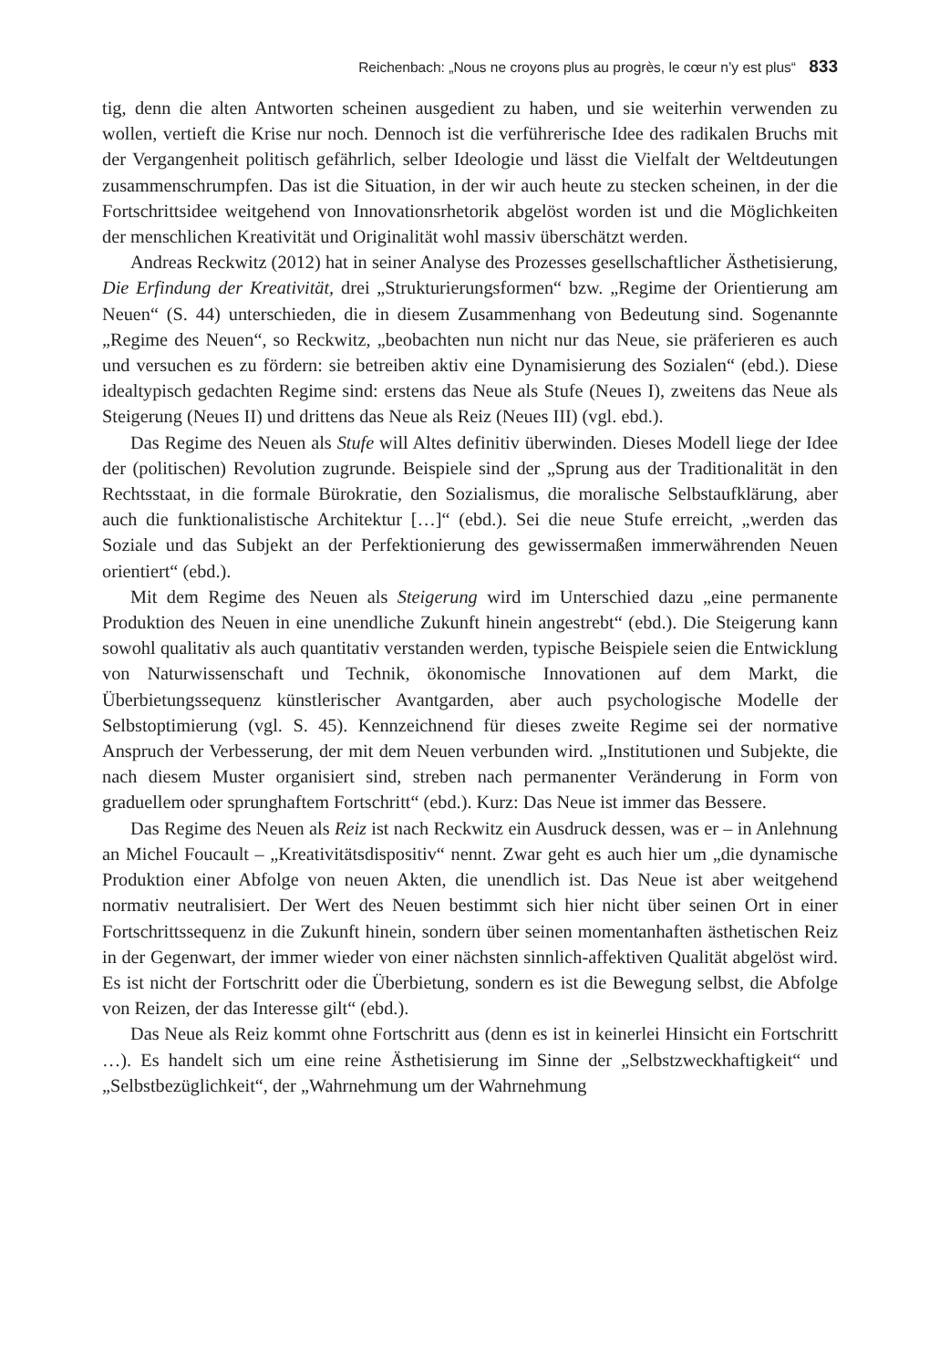Reichenbach: „Nous ne croyons plus au progrès, le cœur n’y est plus“ 833
tig, denn die alten Antworten scheinen ausgedient zu haben, und sie weiterhin verwenden zu wollen, vertieft die Krise nur noch. Dennoch ist die verführerische Idee des radikalen Bruchs mit der Vergangenheit politisch gefährlich, selber Ideologie und lässt die Vielfalt der Weltdeutungen zusammenschrumpfen. Das ist die Situation, in der wir auch heute zu stecken scheinen, in der die Fortschrittsidee weitgehend von Innovationsrhetorik abgelöst worden ist und die Möglichkeiten der menschlichen Kreativität und Originalität wohl massiv überschätzt werden.
Andreas Reckwitz (2012) hat in seiner Analyse des Prozesses gesellschaftlicher Ästhetisierung, Die Erfindung der Kreativität, drei „Strukturierungsformen“ bzw. „Regime der Orientierung am Neuen“ (S. 44) unterschieden, die in diesem Zusammenhang von Bedeutung sind. Sogenannte „Regime des Neuen“, so Reckwitz, „beobachten nun nicht nur das Neue, sie präferieren es auch und versuchen es zu fördern: sie betreiben aktiv eine Dynamisierung des Sozialen“ (ebd.). Diese idealtypisch gedachten Regime sind: erstens das Neue als Stufe (Neues I), zweitens das Neue als Steigerung (Neues II) und drittens das Neue als Reiz (Neues III) (vgl. ebd.).
Das Regime des Neuen als Stufe will Altes definitiv überwinden. Dieses Modell liege der Idee der (politischen) Revolution zugrunde. Beispiele sind der „Sprung aus der Traditionalität in den Rechtsstaat, in die formale Bürokratie, den Sozialismus, die moralische Selbstaufklärung, aber auch die funktionalistische Architektur […]“ (ebd.). Sei die neue Stufe erreicht, „werden das Soziale und das Subjekt an der Perfektionierung des gewissermaßen immerwährenden Neuen orientiert“ (ebd.).
Mit dem Regime des Neuen als Steigerung wird im Unterschied dazu „eine permanente Produktion des Neuen in eine unendliche Zukunft hinein angestrebt“ (ebd.). Die Steigerung kann sowohl qualitativ als auch quantitativ verstanden werden, typische Beispiele seien die Entwicklung von Naturwissenschaft und Technik, ökonomische Innovationen auf dem Markt, die Überbietungssequenz künstlerischer Avantgarden, aber auch psychologische Modelle der Selbstoptimierung (vgl. S. 45). Kennzeichnend für dieses zweite Regime sei der normative Anspruch der Verbesserung, der mit dem Neuen verbunden wird. „Institutionen und Subjekte, die nach diesem Muster organisiert sind, streben nach permanenter Veränderung in Form von graduellem oder sprunghaftem Fortschritt“ (ebd.). Kurz: Das Neue ist immer das Bessere.
Das Regime des Neuen als Reiz ist nach Reckwitz ein Ausdruck dessen, was er – in Anlehnung an Michel Foucault – „Kreativitätsdispositiv“ nennt. Zwar geht es auch hier um „die dynamische Produktion einer Abfolge von neuen Akten, die unendlich ist. Das Neue ist aber weitgehend normativ neutralisiert. Der Wert des Neuen bestimmt sich hier nicht über seinen Ort in einer Fortschrittssequenz in die Zukunft hinein, sondern über seinen momentanhaften ästhetischen Reiz in der Gegenwart, der immer wieder von einer nächsten sinnlich-affektiven Qualität abgelöst wird. Es ist nicht der Fortschritt oder die Überbietung, sondern es ist die Bewegung selbst, die Abfolge von Reizen, der das Interesse gilt“ (ebd.).
Das Neue als Reiz kommt ohne Fortschritt aus (denn es ist in keinerlei Hinsicht ein Fortschritt …). Es handelt sich um eine reine Ästhetisierung im Sinne der „Selbstzweckhaftigkeit“ und „Selbstbezüglichkeit“, der „Wahrnehmung um der Wahrnehmung